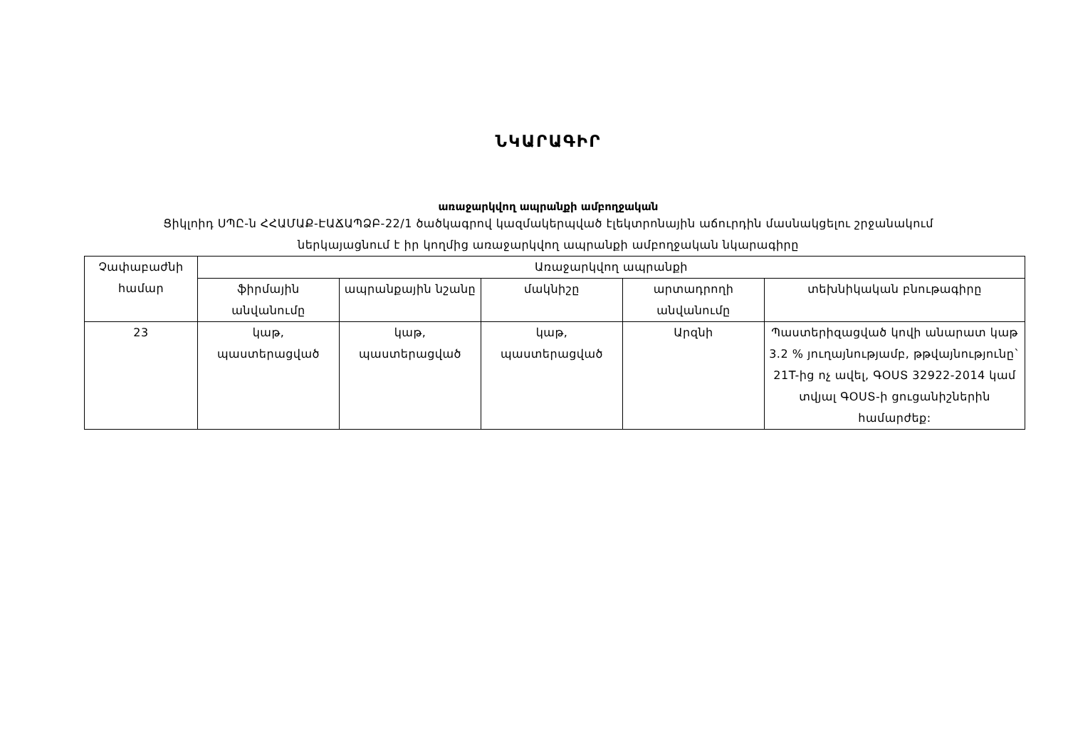ՆԿԱՐԱԳԻՐ
առաջարկվող ապրանքի ամբողջական
Ցիկլոիդ ՍՊԸ-ն ՀՀԱՄԱՔ-ԷԱՃԱՊՁԲ-22/1 ծածկագրով կազմակերպված էլեկտրոնային աճուրդին մասնակցելու շրջանակում
ներկայացնում է իր կողմից առաջարկվող ապրանքի ամբողջական նկարագիրը
| Չափաբաժնի համար | Առաջարկվող ապրանքի | | | | |
| --- | --- | --- | --- | --- | --- |
| | ֆիրմային անվանումը | ապրանքային նշանը | մակնիշը | արտադրողի անվանումը | տեխնիկական բնութագիրը |
| 23 | կաթ, պաստերացված | կաթ, պաստերացված | կաթ, պաստերացված | Արզնի | Պաստերիզացված կովի անարատ կաթ 3.2 % յուղայնությամբ, թթվայնությունը` 21T-ից ոչ ավել, ԳՕՍՏ 32922-2014 կամ տվյալ ԳՕՍՏ-ի ցուցանիշներին համարժեք: |